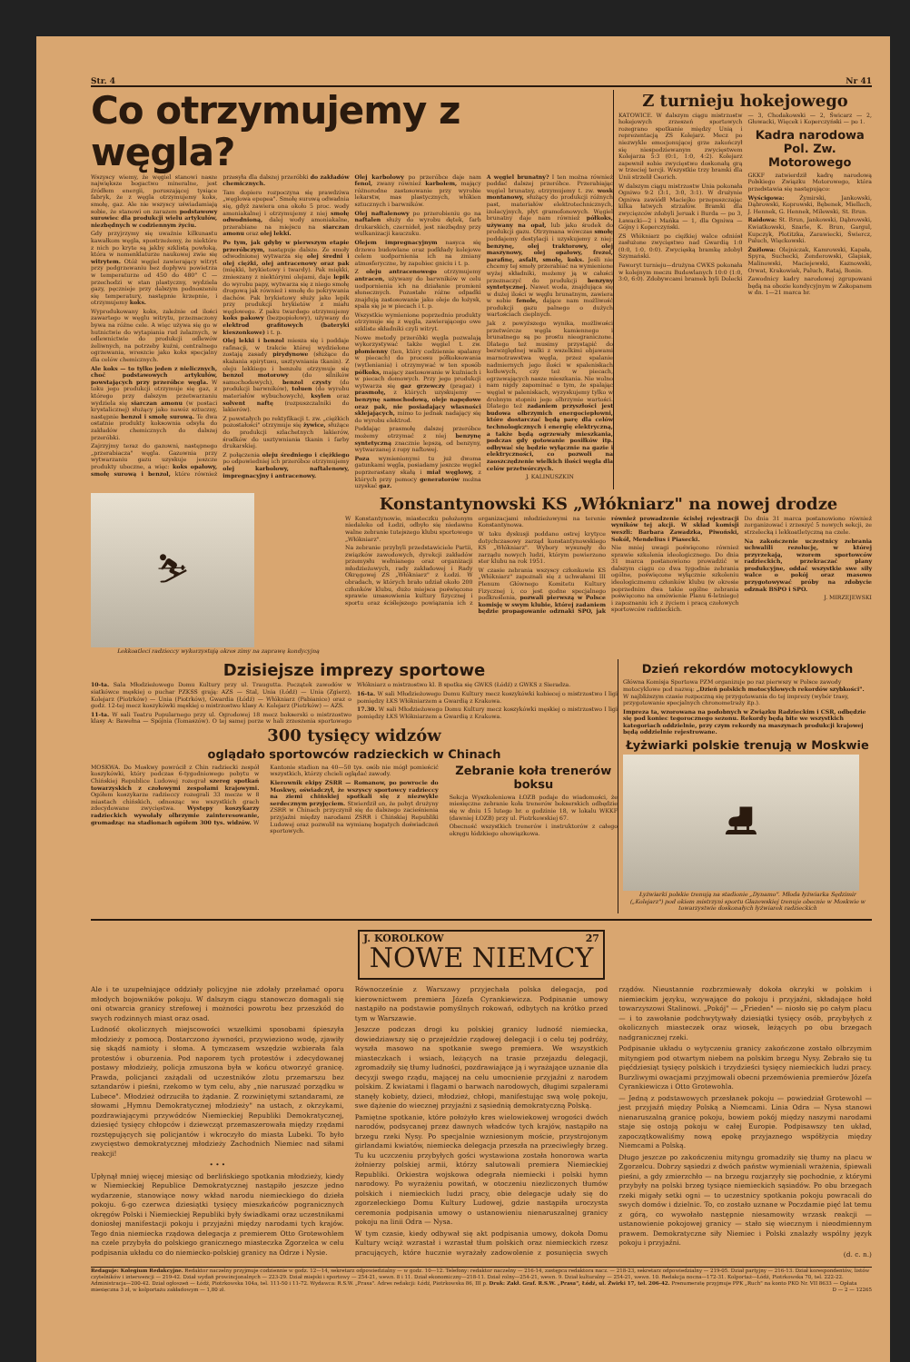Str. 4 Nr 41
Co otrzymujemy z węgla?
Wszyscy wiemy, że węgiel stanowi nasze największe bogactwo mineralne, jest źródłem energii, poruszającej tysiące fabryk, że z węgla otrzymujemy koks, smołę, gaz. Ale nie wszyscy uświadamiają sobie, że stanowi on zarazem podstawowy surowiec dla produkcji wielu artykułów, niezbędnych w codziennym życiu.
Gdy przyjrzymy się uważnie kilkunastu kawałkom węgla, spostrzeżemy, że niektóre z nich po kryte są jakby szklistą powłoką, która w nomenklaturze naukowej zwie się witrytem. Otóż węgiel zawierający witryt przy podgrzewaniu bez dopływu powietrza w temperaturze od 450 do 480° C — przechodzi w stan plastyczny, wydziela gazy, pęcznieje przy dalszym podnoszeniu się temperatury, następnie krzepnie, i otrzymujemy koks.
Wyprodukowany koks, zależnie od ilości zawartego w węglu witrytu, przeznaczony bywa na różne cele. A więc używa się go w hutnictwie do wytapiania rud żelaznych, w odlewnictwie do produkcji odlewów żeliwnych, na potrzeby kuźni, centralnego ogrzewania, wreszcie jako koks specjalny dla celów chemicznych.
Ale koks — to tylko jeden z nielicznych, choć podstawowych artykułów, powstających przy przeróbce węgla. W toku jego produkcji otrzymuje się gaz, z którego przy dalszym przetwarzaniu wydziela się siarczan amonu (w postaci krystalicznej) służący jako nawóz sztuczny, następnie benzol i smołę surową. Te dwa ostatnie produkty koksownia odsyła do zakładów chemicznych do dalszej przeróbki.
Zajrzyjmy teraz do gazowni, następnego „przerabiacza" węgla. Gazownia przy wytwarzaniu gazu uzyskuje jeszcze produkty uboczne, a więc: koks opałowy, smołę surową i benzol, które również przesyła dla dalszej przeróbki do zakładów chemicznych.
Tam dopiero rozpoczyna się prawdziwa „węglowa epopea". Smołę surową odwadnia się, gdyż zawiera ona około 5 proc. wody amoniakalnej i otrzymujemy z niej smołę odwodnioną, dalej wody amoniakalne, przerabiane na miejscu na siarczan amonu oraz olej lekki.
Po tym, jak gdyby w pierwszym etapie przeróbczym, następuje dalsze. Ze smoły odwodnionej wytwarza się olej średni i olej ciężki, olej antracenowy oraz pak (miękki, brykietowy i twardy). Pak miękki, zmieszany z niektórymi olejami, daje lepik do wyrobu papy, wytwarza się z niego smołę drogową jak również i smołę do pokrywania dachów. Pak brykietowy służy jako lepik przy produkcji brykietów z miału węglowego. Z paku twardego otrzymujemy koks pakowy (bezpopiołowy), używany do elektrod grafitowych (bateryki kieszonkowe) i t. p.
Olej lekki i benzol miesza się i poddaje rafinacji, w trakcie której wydzielone zostają zasady pirydynowe (służące do skażania spirytusu, usztywniania tkanin). Z oleju lekkiego i benzolu otrzymuje się benzol motorowy (do silników samochodowych), benzol czysty (do produkcji barwników), toluen (do wyrobu materiałów wybuchowych), ksylen oraz solvent naftę (rozpuszczalniki do lakierów).
Z powstałych po rektyfikacji t. zw. „ciężkich pozostałości" otrzymuje się żywice, służące do produkcji szlachetnych lakierów, środków do usztywniania tkanin i farby drukarskiej.
Z połączenia oleju średniego i ciężkiego po odpowiedniej ich przeróbce otrzymujemy olej karbolowy, naftalenowy, impregnacyjny i antracenowy.
Olej karbolowy po przeróbce daje nam fenol, zwany również karbolem, mający różnorodne zastosowanie przy wyrobie lekarstw, mas plastycznych, włókien sztucznych i barwników.
Olej naftalenowy po przerobieniu go na naftalen służy do wyrobu dętek, farb drukarskich, czernideł, jest niezbędny przy wulkanizacji kauczuku.
Olejem impregnacyjnym nasyca się drzewo budowlane oraz podkłady kolejowe celem uodpornienia ich na zmiany atmosferyczne, by zapobiec gniciu i t. p.
Z oleju antracenowego otrzymujemy antracen, używany do barwników w celu uodpornienia ich na działanie promieni słonecznych. Pozostałe różne odpadki znajdują zastosowanie jako oleje do łożysk, spala się je w piecach i t. p.
Wszystkie wymienione poprzednio produkty otrzymuje się z węgla, zawierającego owe szkliste składniki czyli witryt.
Nowe metody przeróbki węgla pozwalają wykorzystywać także węgiel t. zw. płomienny (ten, który codziennie spalamy w piecach) do procesu półkoksowania (wytleniania) i otrzymywać w ten sposób półkoks, mający zastosowanie w kuźniach i w piecach domowych. Przy jego produkcji wytwarza się gaz grzewczy (pragaz) i prasmołę, z których uzyskujemy — benzynę samochodową, oleje napędowe oraz pak, nie posiadający własności sklejających, mimo to jednak nadający się do wyrobu elektrod.
Poddając prasmołę dalszej przeróbce możemy otrzymać z niej benzynę syntetyczną znacznie lepszą, od benzyny, wytwarzanej z ropy naftowej.
Poza wymienionymi tu już dwoma gatunkami węgla, posiadamy jeszcze węgiel poprzerastany skałą i miał węglowy, z których przy pomocy generatorów można uzyskać gaz.
A węgiel brunatny? I ten można również poddać dalszej przeróbce. Przerabiając węgiel brunatny, otrzymujemy t. zw. wosk montanowy, służący do produkcji różnych past, materiałów elektrotechnicznych, izolacyjnych, płyt gramofonowych. Węgiel brunatny daje nam również półkoks, używany na opał, lub jako środek do produkcji gazu. Otrzymana wówczas smołę poddajemy destylacji i uzyskujemy z niej: benzynę, olej traktorowy, olej maszynowy, olej opałowy, frezol, parafinę, asfalt, smołę, koks. Jeśli nie chcemy tej smoły przerabiać na wymienione wyżej składniki, możemy ją w całości przeznaczyć do produkcji benzyny syntetycznej. Nawet woda, znajdująca się w dużej ilości w węglu brunatnym, zawiera w sobie fenole, dające nam możliwość produkcji gazu palnego o dużych wartościach cieplnych.
Jak z powyższego wynika, możliwości przetwórcze węgla kamiennego i brunatnego są po prostu nieograniczone. Dlatego też musimy przystąpić do bezwzględnej walki z wszelkimi objawami marnotrawstwa węgla, przez spalanie nadmiernych jego ilości w spaleniskach kotłowych, czy też w piecach, ogrzewających nasze mieszkania. Nie wolno nam nigdy zapominać o tym, że spalając węgiel w paleniskach, wyzyskujemy tylko w drobnym stopniu jego olbrzymie wartości. Dlatego też zadaniem przyszłości jest budowa olbrzymich energociepłowni, które dostarczać będą parę dla celów technologicznych i energię elektryczną, a także będą ogrzewały mieszkania, podczas gdy gotowanie posiłków itp. odbywać się będzie wyłącznie na gazie i elektryczności, co pozwoli na zaoszczędzenie wielkich ilości węgla dla celów przetwórczych.
J. KALINUSZKIN
Z turnieju hokejowego
KATOWICE. W dalszym ciągu mistrzostw hokejowych zrzeszeń sportowych rozegrano spotkanie między Unią i reprezentacją ZS Kolejarz. Mecz po niezwykle emocjonującej grze zakończył się niespodziewanym zwycięstwem Kolejarza 5:3 (0:1, 1:0, 4:2). Kolejarz zapewnił sobie zwycięstwo doskonałą grą w trzeciej tercji. Wszystkie trzy bramki dla Unii strzelił Csorich.
W dalszym ciągu mistrzostw Unia pokonała Ogniwo 9:2 (3:1, 3:0, 3:1). W drużynie Ogniwa zawiódł Maciejko przepuszczając kilka łatwych strzałów. Bramki dla zwycięzców zdobyli Jeruak i Burda — po 3, Ławacki—2 i Mańka — 1, dla Ogniwa — Gójny i Koperczyński.
ZS Włókniarz po ciężkiej walce odniósł zasłużone zwycięstwo nad Gwardią 1:0 (0:0, 1:0, 0:0). Zwycięską bramkę zdobył Szymański.
Faworyt turnieju—drużyna CWKS pokonała w kolejnym meczu Budowlanych 10:0 (1:0, 3:0, 6:0). Zdobywcami bramek byli Dolecki — 3, Chodakowski — 2, Świcarz — 2, Głowacki, Więcek i Koperczyński — po 1.
Kadra narodowa Pol. Zw. Motorowego
GKKF zatwierdził kadrę narodową Polskiego Związku Motorowego, która przedstawia się następująco:
Wyścigowa: Żymirski, Jankowski, Dąbrowski, Koprowski, Bębenek, Mielloch, J. Hennek, G. Hennek, Milewski, St. Brun.
Raidowa: St. Brun, Jankowski, Dąbrowski, Kwiatkowski, Szarle, K. Brun, Gargul, Kupczyk, Plotitzka, Zarawiecki, Świercz, Paluch, Więckowski.
Żużlowa: Olejniczak, Kamrowski, Kapała, Spyra, Suchecki, Zenderowski, Glapiak, Malinowski, Maciejewski, Kaznowski, Orwat, Krakowiak, Paluch, Rataj, Bonin.
Zawodnicy kadry narodowej zgrupowani będą na obozie kondycyjnym w Zakopanem w dn. 1—21 marca br.
⛷
Lekkoatleci radzieccy wykorzystują okres zimy na zaprawę kondycyjną
Konstantynowski KS „Włókniarz" na nowej drodze
W Konstantynowie, miasteczku położonym niedaleko od Łodzi, odbyło się niedawno walne zebranie tutejszego klubu sportowego „Włókniarz".
Na zebranie przybyli przedstawiciele Partii, związków zawodowych, dyrekcji zakładów przemysłu wełnianego oraz organizacji młodzieżowych, rady zakładowej i Rady Okręgowej ZS „Włókniarz" z Łodzi. W obradach, w których brało udział około 200 członków klubu, dużo miejsca poświęcono sprawie umasowienia kultury fizycznej i sportu oraz ściślejszego powiązania ich z organizacjami młodzieżowymi na terenie Konstantynowa.
W toku dyskusji poddano ostrej krytyce dotychczasowy zarząd konstantynowskiego KS „Włókniarz". Wybory wysunęły do zarządu nowych ludzi, którym powierzono ster klubu na rok 1951.
W czasie zebrania wszyscy członkowie KS „Włókniarz" zapoznali się z uchwałami III Plenum Głównego Komitetu Kultury Fizycznej i, co jest godne specjalnego podkreślenia, pozwali pierwszą w Polsce komisję w swym klubie, której zadaniem będzie propagowanie odznaki SPO, jak również prowadzenie ścisłej rejestracji wyników tej akcji. W skład komisji weszli: Barbara Zawadzka, Piwoński, Sokół, Mendelius i Piasecki.
Nie mniej uwagi poświęcono również sprawie szkolenia ideologicznego. Do dnia 31 marca postanowiono prowadzić w dalszym ciągu co dwa tygodnie zebrania ogólne, poświęcone wyłącznie szkoleniu ideologicznemu członków klubu (w okresie poprzednim dwa takie ogólne zebrania poświęcono na omówienie Planu 6-letniego) i zapoznaniu ich z życiem i pracą czołowych sportowców radzieckich.
Do dnia 31 marca postanowiono również zorganizować i zrzeszyć 5 nowych sekcji, ze strzelecką i lekkoatletyczną na czele.
Na zakończenie uczestnicy zebrania uchwalili rezolucję, w której przyrzekają, wzorem sportowców radzieckich, przekraczać plany produkcyjne, oddać wszystkie swe siły walce o pokój oraz masowo przygotowywać próby na zdobycie odznak BSPO i SPO.
J. MIRZEJEWSKI
Dzisiejsze imprezy sportowe
10-ta. Sala Młodzieżowego Domu Kultury przy ul. Traugutta. Początek zawodów w siatkówce męskiej o puchar PZKSS grają: AZS — Stal, Unia (Łódź) — Unia (Zgierz), Kolejarz (Piotrków) — Unia (Piotrków), Gwardia (Łódź) — Włókniarz (Pabianice) oraz o godz. 12-tej mecz koszykówki męskiej o mistrzostwo klasy A: Kolejarz (Piotrków) — AZS.
11-ta. W sali Teatru Popularnego przy ul. Ogrodowej 18 mecz bokserski o mistrzostwo klasy A: Bawełna — Spójnia (Tomaszów). O tej samej porze w hali zrzeszenia sportowego Włókniarz o mistrzostwo kl. B spotka się GWKS (Łódź) z GWKS z Sieradza.
16-ta. W sali Młodzieżowego Domu Kultury mecz koszykówki kobiecej o mistrzostwo I ligi pomiędzy ŁKS Włókniarzem a Gwardią z Krakowa.
17.30. W sali Młodzieżowego Domu Kultury mecz koszykówki męskiej o mistrzostwo I ligi pomiędzy ŁKS Włókniarzem a Gwardią z Krakowa.
300 tysięcy widzów
oglądało sportowców radzieckich w Chinach
MOSKWA. Do Moskwy powrócił z Chin radziecki zespół koszykówki, który podczas 6-tygodniowego pobytu w Chińskiej Republice Ludowej rozegrał szereg spotkań towarzyskich z czołowymi zespołami krajowymi. Ogółem koszykarze radzieccy rozegrali 33 mecze w 8 miastach chińskich, odnosząc we wszystkich grach zdecydowane zwycięstwa. Występy koszykarzy radzieckich wywołały olbrzymie zainteresowanie, gromadząc na stadionach ogółem 300 tys. widzów. W Kantonie stadion na 40—50 tys. osób nie mógł pomieścić wszystkich, którzy chcieli oglądać zawody.
Kierownik ekipy ZSRR — Romanow, po powrocie do Moskwy, oświadczył, że wszyscy sportowcy radzieccy na ziemi chińskiej spotkali się z niezwykle serdecznym przyjęciem. Stwierdził on, że pobyt drużyny ZSRR w Chinach przyczynił się do dalszego zacieśnienia przyjaźni między narodami ZSRR i Chińskiej Republiki Ludowej oraz pozwolił na wymianę bogatych doświadczeń sportowych.
Zebranie koła trenerów boksu
Sekcja Wyszkoleniowa ŁOZB podaje do wiadomości, że miesięczne zebranie koła trenerów bokserskich odbędzie się w dniu 15 lutego br. o godzinie 18, w lokalu WKKF (dawniej ŁOZB) przy ul. Piotrkowskiej 67.
Obecność wszystkich trenerów i instruktorów z całego okręgu łódzkiego obowiązkowa.
Dzień rekordów motocyklowych
Główna Komisja Sportowa PZM organizuje po raz pierwszy w Polsce zawody motocyklowe pod nazwą: „Dzień polskich motocyklowych rekordów szybkości". W najbliższym czasie rozpoczną się przygotowania do tej imprezy (wybór trasy, przygotowanie specjalnych chronometraży itp.).
Impreza ta, wzorowana na podobnych w Związku Radzieckim i CSR, odbędzie się pod koniec tegorocznego sezonu. Rekordy będą bite we wszystkich kategoriach oddzielnie, przy czym rekordy na maszynach produkcji krajowej będą oddzielnie rejestrowane.
Łyżwiarki polskie trenują w Moskwie
⛸
Łyżwiarki polskie trenują na stadionie „Dynamo". Młoda łyżwiarka Sędzimir („Kolejarz") pod okiem mistrzyni sportu Głazewskiej trenuje obecnie w Moskwie w towarzystwie doskonałych łyżwiarek radzieckich
J. KOROLKOW 27
NOWE NIEMCY
Ale i te uzupełniające oddziały policyjne nie zdołały przełamać oporu młodych bojowników pokoju. W dalszym ciągu stanowczo domagali się oni otwarcia granicy strefowej i możności powrotu bez przeszkód do swych rodzinnych miast oraz osad.
Ludność okolicznych miejscowości wszelkimi sposobami śpieszyła młodzieży z pomocą. Dostarczono żywności, przywieziono wodę, zjawiły się skądś namioty i słoma. A tymczasem wszędzie wzbierała fala protestów i oburzenia. Pod naporem tych protestów i zdecydowanej postawy młodzieży, policja zmuszona była w końcu otworzyć granicę. Prawda, policjanci zażądali od uczestników zlotu przemarszu bez sztandarów i pieśni, rzekomo w tym celu, aby „nie naruszać porządku w Lubece". Młodzież odrzuciła to żądanie. Z rozwiniętymi sztandarami, ze słowami „Hymnu Demokratycznej młodzieży" na ustach, z okrzykami, pozdrawiającymi przywódców Niemieckiej Republiki Demokratycznej, dziesięć tysięcy chłopców i dziewcząt przemaszerowała między rzędami rozstępujących się policjantów i wkroczyło do miasta Lubeki. To było zwycięstwo demokratycznej młodzieży Zachodnich Niemiec nad siłami reakcji!
• • •
Upłynął mniej więcej miesiąc od berlińskiego spotkania młodzieży, kiedy w Niemieckiej Republice Demokratycznej nastąpiło jeszcze jedno wydarzenie, stanowiące nowy wkład narodu niemieckiego do dzieła pokoju. 6-go czerwca dziesiątki tysięcy mieszkańców pogranicznych okręgów Polski i Niemieckiej Republiki były świadkami oraz uczestnikami doniosłej manifestacji pokoju i przyjaźni między narodami tych krajów. Tego dnia niemiecka rządowa delegacja z premierem Otto Grotewohlem na czele przybyła do polskiego granicznego miasteczka Zgorzelca w celu podpisania układu co do niemiecko-polskiej granicy na Odrze i Nysie.
Równocześnie z Warszawy przyjechała polska delegacja, pod kierownictwem premiera Józefa Cyrankiewicza. Podpisanie umowy nastąpiło na podstawie pomyślnych rokowań, odbytych na krótko przed tym w Warszawie.
Jeszcze podczas drogi ku polskiej granicy ludność niemiecka, dowiedziawszy się o przejeździe rządowej delegacji i o celu tej podróży, wyszła masowo na spotkanie swego premiera. We wszystkich miasteczkach i wsiach, leżących na trasie przejazdu delegacji, zgromadziły się tłumy ludności, pozdrawiające ją i wyrażające uznanie dla decyzji swego rządu, mającej na celu umocnienie przyjaźni z narodem polskim. Z kwiatami i flagami o barwach narodowych, długimi szpalerami stanęły kobiety, dzieci, młodzież, chłopi, manifestując swą wolę pokoju, swe dążenie do wiecznej przyjaźni z sąsiednią demokratyczną Polską.
Pamiętne spotkanie, które położyło kres wielowiekowej wrogości dwóch narodów, podsycanej przez dawnych władców tych krajów, nastąpiło na brzegu rzeki Nysy. Po specjalnie wzniesionym moście, przystrojonym girlandami kwiatów, niemiecka delegacja przeszła na przeciwległy brzeg. Tu ku uczczeniu przybyłych gości wystawiona została honorowa warta żołnierzy polskiej armii, którzy salutowali premiera Niemieckiej Republiki. Orkiestra wojskowa odegrała niemiecki i polski hymn narodowy. Po wyrażeniu powitań, w otoczeniu niezliczonych tłumów polskich i niemieckich ludzi pracy, obie delegacje udały się do zgorzeleckiego Domu Kultury Ludowej, gdzie nastąpiła uroczysta ceremonia podpisania umowy o ustanowieniu nienaruszalnej granicy pokoju na linii Odra — Nysa.
W tym czasie, kiedy odbywał się akt podpisania umowy, dokoła Domu Kultury wciąż wzrastał i wzrastał tłum polskich oraz niemieckich rzesz pracujących, które hucznie wyrażały zadowolenie z posunięcia swych rządów. Nieustannie rozbrzmiewały dokoła okrzyki w polskim i niemieckim języku, wzywające do pokoju i przyjaźni, składające hołd towarzyszowi Stalinowi. „Pokój" — „Frieden" — niosło się po całym placu — i to zawołanie podchwytywały dziesiątki tysięcy osób, przybyłych z okolicznych miasteczek oraz wiosek, leżących po obu brzegach nadgranicznej rzeki.
Podpisanie układu o wytyczeniu granicy zakończone zostało olbrzymim mityngiem pod otwartym niebem na polskim brzegu Nysy. Zebrało się tu pięćdziesiąt tysięcy polskich i trzydzieści tysięcy niemieckich ludzi pracy. Burzliwymi owacjami przyjmowali obecni przemówienia premierów Józefa Cyrankiewicza i Otto Grotewohla.
— Jedną z podstawowych przesłanek pokoju — powiedział Grotewohl — jest przyjaźń między Polską a Niemcami. Linia Odra — Nysa stanowi nienaruszalną granicę pokoju, bowiem pokój między naszymi narodami staje się ostoją pokoju w całej Europie. Podpisawszy ten układ, zapoczątkowaliśmy nową epokę przyjaznego współżycia między Niemcami a Polską.
Długo jeszcze po zakończeniu mityngu gromadziły się tłumy na placu w Zgorzelcu. Dobrzy sąsiedzi z dwóch państw wymieniali wrażenia, śpiewali pieśni, a gdy zmierzchło — na brzegu rozjarzyły się pochodnie, z którymi przybyły na polski brzeg tysiące niemieckich sąsiadów. Po obu brzegach rzeki migały setki ogni — to uczestnicy spotkania pokoju powracali do swych domów i dzielnic. To, co zostało uznane w Poczdamie pięć lat temu z górą, co wywołało następnie niesamowity wrzask reakcji — ustanowienie pokojowej granicy — stało się wiecznym i nieodmiennym prawem. Demokratyczne siły Niemiec i Polski znalazły wspólny język pokoju i przyjaźni.
(d. c. n.)
Redaguje: Kolegium Redakcyjne. Redaktor naczelny przyjmuje codziennie w godz. 12—14, sekretarz odpowiedzialny — w godz. 10—12. Telefony: redaktor naczelny — 216-14, zastępca redaktora nacz. — 218-23, sekretarz odpowiedzialny — 219-05. Dział partyjny — 216-13. Dział korespondentów, listów czytelników i interwencji — 219-42. Dział wydań prowincjonalnych — 223-29. Dział miejski i sportowy — 254-21, wewn. 8 i 11. Dział ekonomiczny—218-11. Dział rolny—254-21, wewn. 9. Dział kulturalny — 254-21, wewn. 10. Redakcja nocna—172-31. Kolportaż—Łódź, Piotrkowska 70, tel. 222-22. Administracja—200-42. Dział ogłoszeń — Łódź, Piotrkowska 104a, tel. 111-50 i 11-72. Wydawca: R.S.W. „Prasa". Adres redakcji: Łódź, Piotrkowska 86, III p. Druk: Zakł. Graf. R.S.W. „Prasa", Łódź, ul. Żwirki 17, tel. 206-42. Prenumeratę przyjmuje PPK „Ruch" na konto PKO Nr. VII 8633 — Opłata miesięczna 3 zł, w kolportażu zakładowym — 1,80 zł. D — 2 — 12265